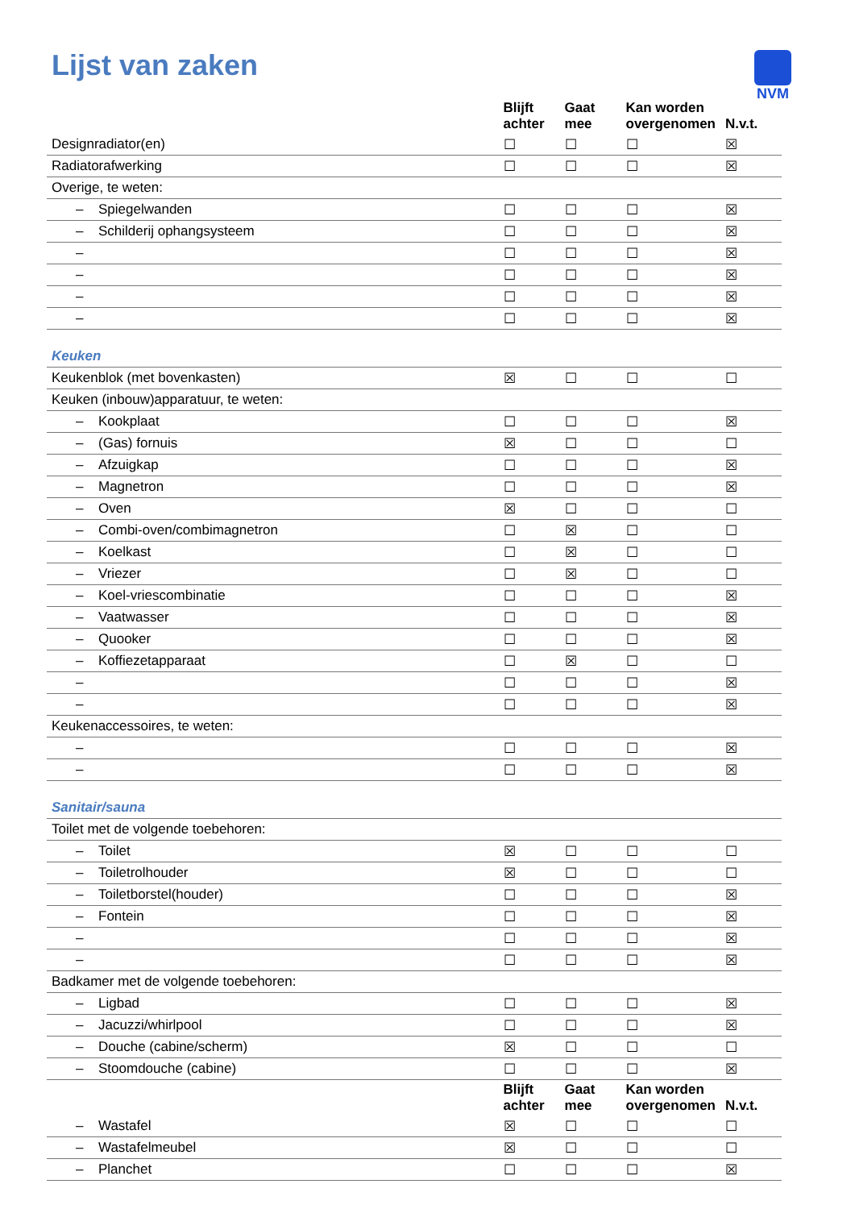NVM
Lijst van zaken
| | Blijft achter | Gaat mee | Kan worden overgenomen | N.v.t. |
| --- | --- | --- | --- | --- |
| Designradiator(en) | ☐ | ☐ | ☐ | ☒ |
| Radiatorafwerking | ☐ | ☐ | ☐ | ☒ |
| Overige, te weten: | | | | |
| – Spiegelwanden | ☐ | ☐ | ☐ | ☒ |
| – Schilderij ophangsysteem | ☐ | ☐ | ☐ | ☒ |
| – | ☐ | ☐ | ☐ | ☒ |
| – | ☐ | ☐ | ☐ | ☒ |
| – | ☐ | ☐ | ☐ | ☒ |
| – | ☐ | ☐ | ☐ | ☒ |
| Keuken | | | | |
| Keukenblok (met bovenkasten) | ☒ | ☐ | ☐ | ☐ |
| Keuken (inbouw)apparatuur, te weten: | | | | |
| – Kookplaat | ☐ | ☐ | ☐ | ☒ |
| – (Gas) fornuis | ☒ | ☐ | ☐ | ☐ |
| – Afzuigkap | ☐ | ☐ | ☐ | ☒ |
| – Magnetron | ☐ | ☐ | ☐ | ☒ |
| – Oven | ☒ | ☐ | ☐ | ☐ |
| – Combi-oven/combimagnetron | ☐ | ☒ | ☐ | ☐ |
| – Koelkast | ☐ | ☒ | ☐ | ☐ |
| – Vriezer | ☐ | ☒ | ☐ | ☐ |
| – Koel-vriescombinatie | ☐ | ☐ | ☐ | ☒ |
| – Vaatwasser | ☐ | ☐ | ☐ | ☒ |
| – Quooker | ☐ | ☐ | ☐ | ☒ |
| – Koffiezetapparaat | ☐ | ☒ | ☐ | ☐ |
| – | ☐ | ☐ | ☐ | ☒ |
| – | ☐ | ☐ | ☐ | ☒ |
| Keukenaccessoires, te weten: | | | | |
| – | ☐ | ☐ | ☐ | ☒ |
| – | ☐ | ☐ | ☐ | ☒ |
| Sanitair/sauna | | | | |
| Toilet met de volgende toebehoren: | | | | |
| – Toilet | ☒ | ☐ | ☐ | ☐ |
| – Toiletrolhouder | ☒ | ☐ | ☐ | ☐ |
| – Toiletborstel(houder) | ☐ | ☐ | ☐ | ☒ |
| – Fontein | ☐ | ☐ | ☐ | ☒ |
| – | ☐ | ☐ | ☐ | ☒ |
| – | ☐ | ☐ | ☐ | ☒ |
| Badkamer met de volgende toebehoren: | | | | |
| – Ligbad | ☐ | ☐ | ☐ | ☒ |
| – Jacuzzi/whirlpool | ☐ | ☐ | ☐ | ☒ |
| – Douche (cabine/scherm) | ☒ | ☐ | ☐ | ☐ |
| – Stoomdouche (cabine) | ☐ | ☐ | ☐ | ☒ |
| | Blijft achter | Gaat mee | Kan worden overgenomen | N.v.t. |
| – Wastafel | ☒ | ☐ | ☐ | ☐ |
| – Wastafelmeubel | ☒ | ☐ | ☐ | ☐ |
| – Planchet | ☐ | ☐ | ☐ | ☒ |